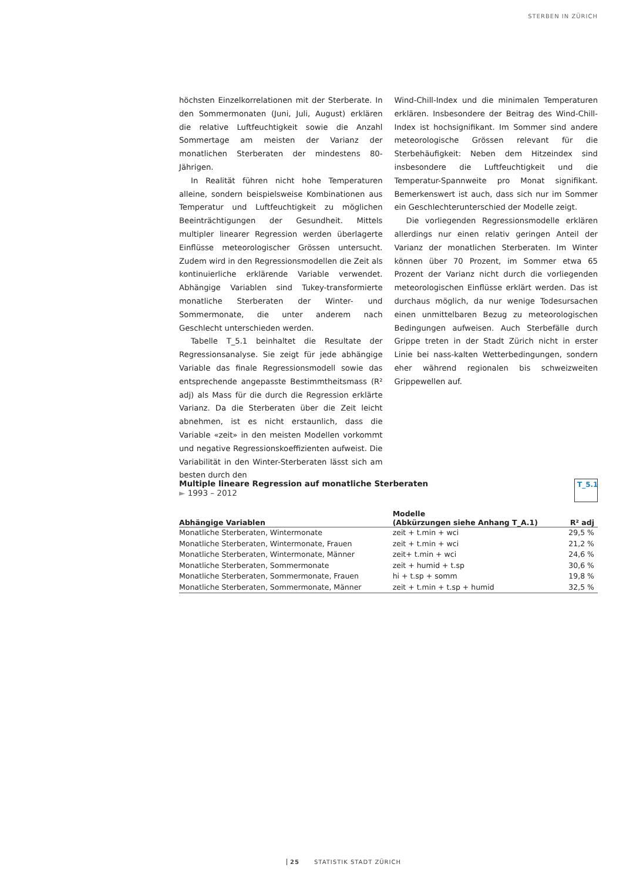STERBEN IN ZÜRICH
höchsten Einzelkorrelationen mit der Sterberate. In den Sommermonaten (Juni, Juli, August) erklären die relative Luftfeuchtigkeit sowie die Anzahl Sommertage am meisten der Varianz der monatlichen Sterberaten der mindestens 80-Jährigen.
In Realität führen nicht hohe Temperaturen alleine, sondern beispielsweise Kombinationen aus Temperatur und Luftfeuchtigkeit zu möglichen Beeinträchtigungen der Gesundheit. Mittels multipler linearer Regression werden überlagerte Einflüsse meteorologischer Grössen untersucht. Zudem wird in den Regressionsmodellen die Zeit als kontinuierliche erklärende Variable verwendet. Abhängige Variablen sind Tukey-transformierte monatliche Sterberaten der Winter- und Sommermonate, die unter anderem nach Geschlecht unterschieden werden.
Tabelle T_5.1 beinhaltet die Resultate der Regressionsanalyse. Sie zeigt für jede abhängige Variable das finale Regressionsmodell sowie das entsprechende angepasste Bestimmtheitsmass (R² adj) als Mass für die durch die Regression erklärte Varianz. Da die Sterberaten über die Zeit leicht abnehmen, ist es nicht erstaunlich, dass die Variable «zeit» in den meisten Modellen vorkommt und negative Regressionskoeffizienten aufweist. Die Variabilität in den Winter-Sterberaten lässt sich am besten durch den
Wind-Chill-Index und die minimalen Temperaturen erklären. Insbesondere der Beitrag des Wind-Chill-Index ist hochsignifikant. Im Sommer sind andere meteorologische Grössen relevant für die Sterbehäufigkeit: Neben dem Hitzeindex sind insbesondere die Luftfeuchtigkeit und die Temperatur-Spannweite pro Monat signifikant. Bemerkenswert ist auch, dass sich nur im Sommer ein Geschlechterunterschied der Modelle zeigt.
Die vorliegenden Regressionsmodelle erklären allerdings nur einen relativ geringen Anteil der Varianz der monatlichen Sterberaten. Im Winter können über 70 Prozent, im Sommer etwa 65 Prozent der Varianz nicht durch die vorliegenden meteorologischen Einflüsse erklärt werden. Das ist durchaus möglich, da nur wenige Todesursachen einen unmittelbaren Bezug zu meteorologischen Bedingungen aufweisen. Auch Sterbefälle durch Grippe treten in der Stadt Zürich nicht in erster Linie bei nass-kalten Wetterbedingungen, sondern eher während regionalen bis schweizweiten Grippewellen auf.
T_5.1
Multiple lineare Regression auf monatliche Sterberaten
► 1993 – 2012
| Abhängige Variablen | Modelle (Abkürzungen siehe Anhang T_A.1) | R² adj |
| --- | --- | --- |
| Monatliche Sterberaten, Wintermonate | zeit + t.min + wci | 29,5 % |
| Monatliche Sterberaten, Wintermonate, Frauen | zeit + t.min + wci | 21,2 % |
| Monatliche Sterberaten, Wintermonate, Männer | zeit+ t.min + wci | 24,6 % |
| Monatliche Sterberaten, Sommermonate | zeit + humid + t.sp | 30,6 % |
| Monatliche Sterberaten, Sommermonate, Frauen | hi + t.sp + somm | 19,8 % |
| Monatliche Sterberaten, Sommermonate, Männer | zeit + t.min + t.sp + humid | 32,5 % |
25 STATISTIK STADT ZÜRICH